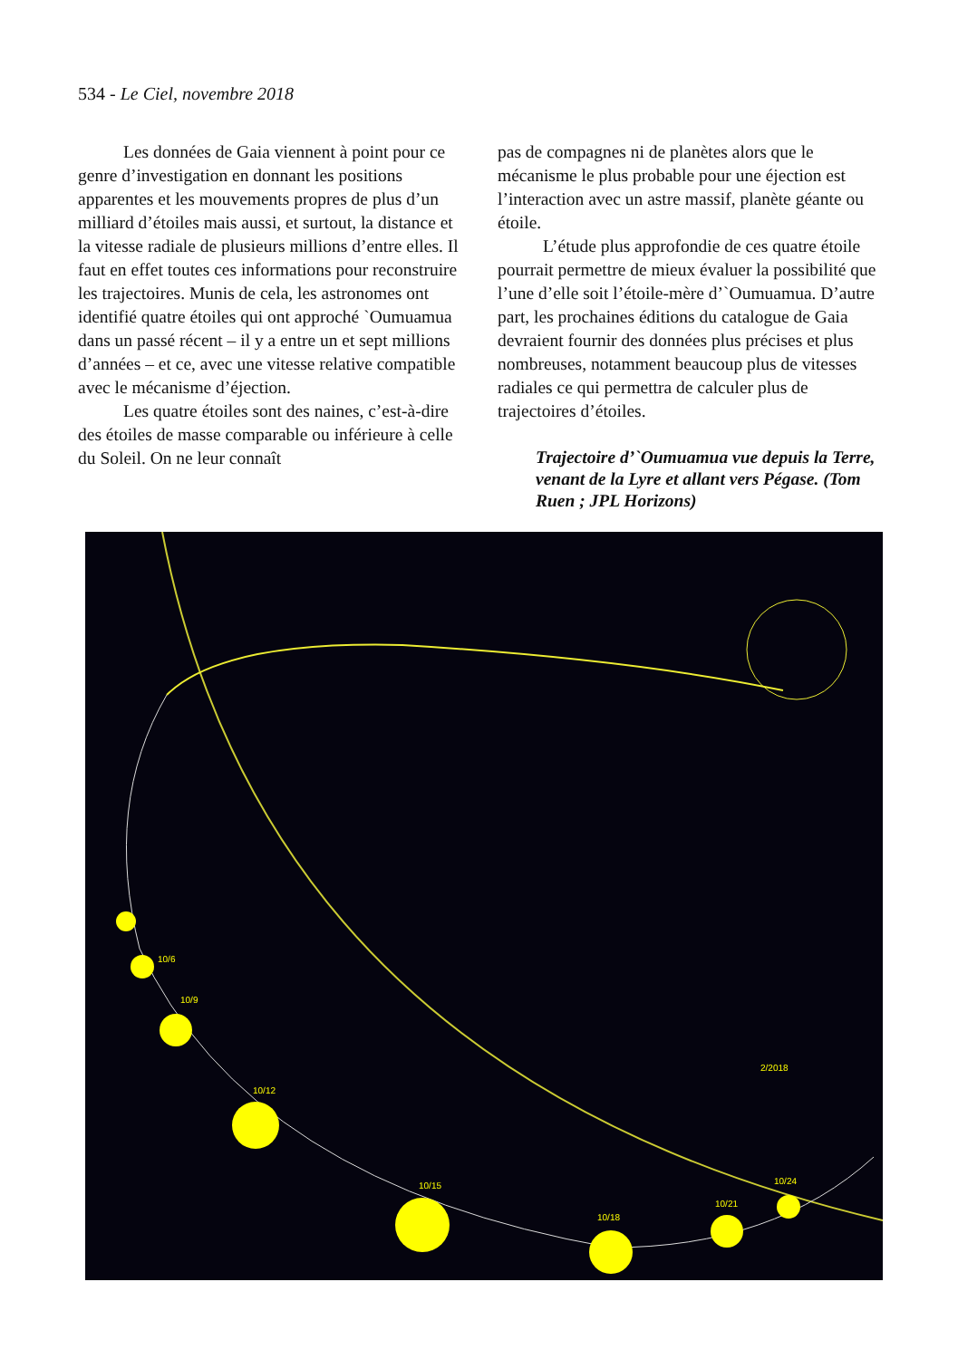534 - Le Ciel, novembre 2018
Les données de Gaia viennent à point pour ce genre d’investigation en donnant les positions apparentes et les mouvements propres de plus d’un milliard d’étoiles mais aussi, et surtout, la distance et la vitesse radiale de plusieurs millions d’entre elles. Il faut en effet toutes ces informations pour reconstruire les trajectoires. Munis de cela, les astronomes ont identifié quatre étoiles qui ont approché `Oumuamua dans un passé récent – il y a entre un et sept millions d’années – et ce, avec une vitesse relative compatible avec le mécanisme d’éjection.
Les quatre étoiles sont des naines, c’est-à-dire des étoiles de masse comparable ou inférieure à celle du Soleil. On ne leur connaît
pas de compagnes ni de planètes alors que le mécanisme le plus probable pour une éjection est l’interaction avec un astre massif, planète géante ou étoile.
L’étude plus approfondie de ces quatre étoile pourrait permettre de mieux évaluer la possibilité que l’une d’elle soit l’étoile-mère d’`Oumuamua. D’autre part, les prochaines éditions du catalogue de Gaia devraient fournir des données plus précises et plus nombreuses, notamment beaucoup plus de vitesses radiales ce qui permettra de calculer plus de trajectoires d’étoiles.
Trajectoire d’`Oumuamua vue depuis la Terre, venant de la Lyre et allant vers Pégase. (Tom Ruen ; JPL Horizons)
10/6
10/9
10/12
10/15
10/18
10/21
10/24
2/2018